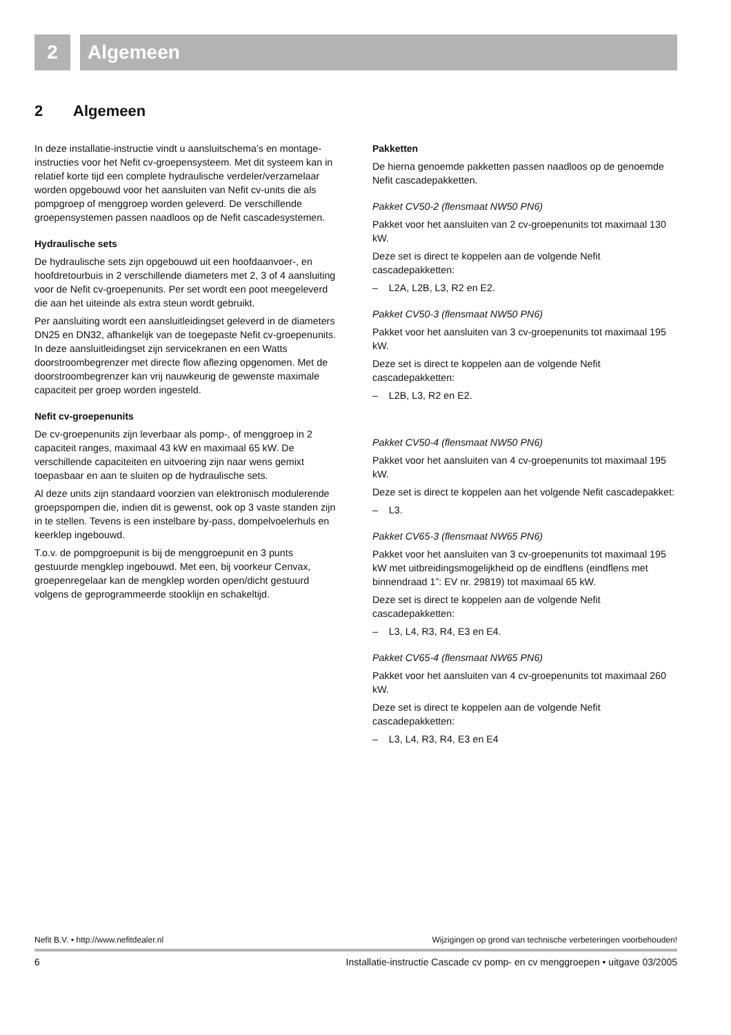2 Algemeen
2 Algemeen
In deze installatie-instructie vindt u aansluitschema’s en montage-instructies voor het Nefit cv-groepensysteem. Met dit systeem kan in relatief korte tijd een complete hydraulische verdeler/verzamelaar worden opgebouwd voor het aansluiten van Nefit cv-units die als pompgroep of menggroep worden geleverd. De verschillende groepensystemen passen naadloos op de Nefit cascadesystemen.
Hydraulische sets
De hydraulische sets zijn opgebouwd uit een hoofdaanvoer-, en hoofdretourbuis in 2 verschillende diameters met 2, 3 of 4 aansluiting voor de Nefit cv-groepenunits. Per set wordt een poot meegeleverd die aan het uiteinde als extra steun wordt gebruikt.
Per aansluiting wordt een aansluitleidingset geleverd in de diameters DN25 en DN32, afhankelijk van de toegepaste Nefit cv-groepenunits. In deze aansluitleidingset zijn servicekranen en een Watts doorstroombegrenzer met directe flow aflezing opgenomen. Met de doorstroombegrenzer kan vrij nauwkeurig de gewenste maximale capaciteit per groep worden ingesteld.
Nefit cv-groepenunits
De cv-groepenunits zijn leverbaar als pomp-, of menggroep in 2 capaciteit ranges, maximaal 43 kW en maximaal 65 kW. De verschillende capaciteiten en uitvoering zijn naar wens gemixt toepasbaar en aan te sluiten op de hydraulische sets.
Al deze units zijn standaard voorzien van elektronisch modulerende groepspompen die, indien dit is gewenst, ook op 3 vaste standen zijn in te stellen. Tevens is een instelbare by-pass, dompelvoelerhuls en keerklep ingebouwd.
T.o.v. de pompgroepunit is bij de menggroepunit en 3 punts gestuurde mengklep ingebouwd. Met een, bij voorkeur Cenvax, groepenregelaar kan de mengklep worden open/dicht gestuurd volgens de geprogrammeerde stooklijn en schakeltijd.
Pakketten
De hierna genoemde pakketten passen naadloos op de genoemde Nefit cascadepakketten.
Pakket CV50-2 (flensmaat NW50 PN6)
Pakket voor het aansluiten van 2 cv-groepenunits tot maximaal 130 kW.
Deze set is direct te koppelen aan de volgende Nefit cascadepakketten:
– L2A, L2B, L3, R2 en E2.
Pakket CV50-3 (flensmaat NW50 PN6)
Pakket voor het aansluiten van 3 cv-groepenunits tot maximaal 195 kW.
Deze set is direct te koppelen aan de volgende Nefit cascadepakketten:
– L2B, L3, R2 en E2.
Pakket CV50-4 (flensmaat NW50 PN6)
Pakket voor het aansluiten van 4 cv-groepenunits tot maximaal 195 kW.
Deze set is direct te koppelen aan het volgende Nefit cascadepakket:
– L3.
Pakket CV65-3 (flensmaat NW65 PN6)
Pakket voor het aansluiten van 3 cv-groepenunits tot maximaal 195 kW met uitbreidingsmogelijkheid op de eindflens (eindflens met binnendraad 1”: EV nr. 29819) tot maximaal 65 kW.
Deze set is direct te koppelen aan de volgende Nefit cascadepakketten:
– L3, L4, R3, R4, E3 en E4.
Pakket CV65-4 (flensmaat NW65 PN6)
Pakket voor het aansluiten van 4 cv-groepenunits tot maximaal 260 kW.
Deze set is direct te koppelen aan de volgende Nefit cascadepakketten:
– L3, L4, R3, R4, E3 en E4
Nefit B.V. • http://www.nefitdealer.nl Wijzigingen op grond van technische verbeteringen voorbehouden!
6 Installatie-instructie Cascade cv pomp- en cv menggroepen • uitgave 03/2005